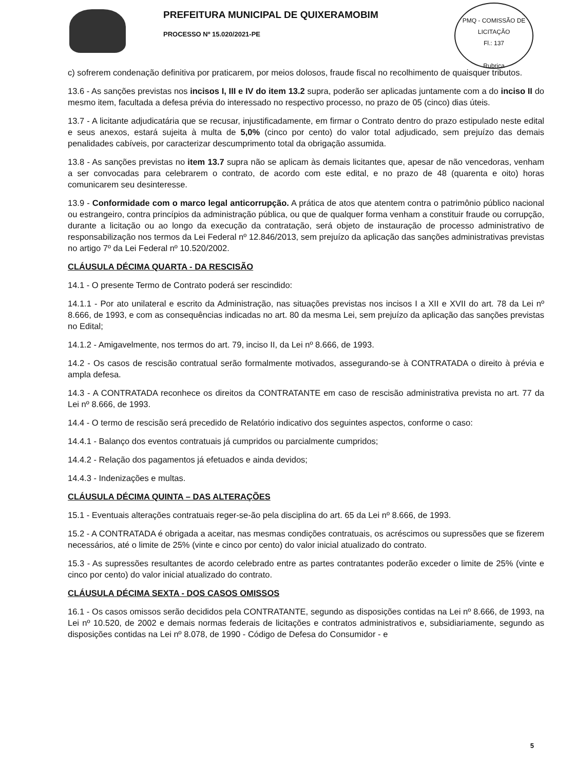PREFEITURA MUNICIPAL DE QUIXERAMOBIM
PROCESSO Nº 15.020/2021-PE
PMQ - COMISSÃO DE LICITAÇÃO
Fl.: 137
Rubrica
c) sofrerem condenação definitiva por praticarem, por meios dolosos, fraude fiscal no recolhimento de quaisquer tributos.
13.6 - As sanções previstas nos incisos I, III e IV do item 13.2 supra, poderão ser aplicadas juntamente com a do inciso II do mesmo item, facultada a defesa prévia do interessado no respectivo processo, no prazo de 05 (cinco) dias úteis.
13.7 - A licitante adjudicatária que se recusar, injustificadamente, em firmar o Contrato dentro do prazo estipulado neste edital e seus anexos, estará sujeita à multa de 5,0% (cinco por cento) do valor total adjudicado, sem prejuízo das demais penalidades cabíveis, por caracterizar descumprimento total da obrigação assumida.
13.8 - As sanções previstas no item 13.7 supra não se aplicam às demais licitantes que, apesar de não vencedoras, venham a ser convocadas para celebrarem o contrato, de acordo com este edital, e no prazo de 48 (quarenta e oito) horas comunicarem seu desinteresse.
13.9 - Conformidade com o marco legal anticorrupção. A prática de atos que atentem contra o patrimônio público nacional ou estrangeiro, contra princípios da administração pública, ou que de qualquer forma venham a constituir fraude ou corrupção, durante a licitação ou ao longo da execução da contratação, será objeto de instauração de processo administrativo de responsabilização nos termos da Lei Federal nº 12.846/2013, sem prejuízo da aplicação das sanções administrativas previstas no artigo 7º da Lei Federal nº 10.520/2002.
CLÁUSULA DÉCIMA QUARTA - DA RESCISÃO
14.1 - O presente Termo de Contrato poderá ser rescindido:
14.1.1 - Por ato unilateral e escrito da Administração, nas situações previstas nos incisos I a XII e XVII do art. 78 da Lei nº 8.666, de 1993, e com as consequências indicadas no art. 80 da mesma Lei, sem prejuízo da aplicação das sanções previstas no Edital;
14.1.2 - Amigavelmente, nos termos do art. 79, inciso II, da Lei nº 8.666, de 1993.
14.2 - Os casos de rescisão contratual serão formalmente motivados, assegurando-se à CONTRATADA o direito à prévia e ampla defesa.
14.3 - A CONTRATADA reconhece os direitos da CONTRATANTE em caso de rescisão administrativa prevista no art. 77 da Lei nº 8.666, de 1993.
14.4 - O termo de rescisão será precedido de Relatório indicativo dos seguintes aspectos, conforme o caso:
14.4.1 - Balanço dos eventos contratuais já cumpridos ou parcialmente cumpridos;
14.4.2 - Relação dos pagamentos já efetuados e ainda devidos;
14.4.3 - Indenizações e multas.
CLÁUSULA DÉCIMA QUINTA – DAS ALTERAÇÕES
15.1 - Eventuais alterações contratuais reger-se-ão pela disciplina do art. 65 da Lei nº 8.666, de 1993.
15.2 - A CONTRATADA é obrigada a aceitar, nas mesmas condições contratuais, os acréscimos ou supressões que se fizerem necessários, até o limite de 25% (vinte e cinco por cento) do valor inicial atualizado do contrato.
15.3 - As supressões resultantes de acordo celebrado entre as partes contratantes poderão exceder o limite de 25% (vinte e cinco por cento) do valor inicial atualizado do contrato.
CLÁUSULA DÉCIMA SEXTA - DOS CASOS OMISSOS
16.1 - Os casos omissos serão decididos pela CONTRATANTE, segundo as disposições contidas na Lei nº 8.666, de 1993, na Lei nº 10.520, de 2002 e demais normas federais de licitações e contratos administrativos e, subsidiariamente, segundo as disposições contidas na Lei nº 8.078, de 1990 - Código de Defesa do Consumidor - e
5